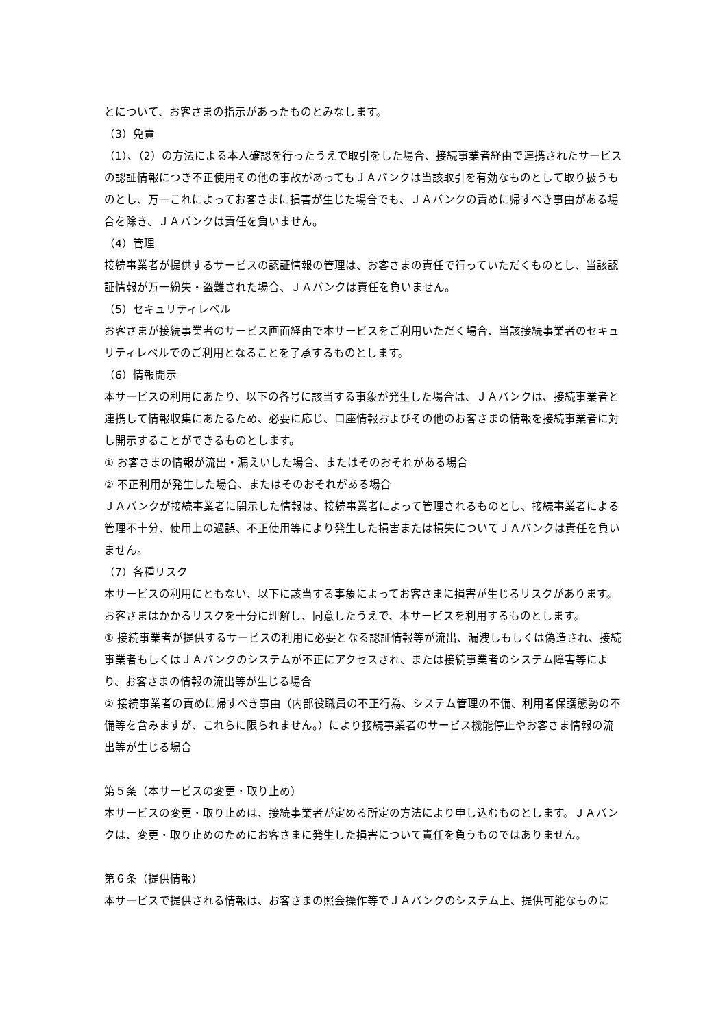とについて、お客さまの指示があったものとみなします。
（3）免責
（1）、（2）の方法による本人確認を行ったうえで取引をした場合、接続事業者経由で連携されたサービスの認証情報につき不正使用その他の事故があってもＪＡバンクは当該取引を有効なものとして取り扱うものとし、万一これによってお客さまに損害が生じた場合でも、ＪＡバンクの責めに帰すべき事由がある場合を除き、ＪＡバンクは責任を負いません。
（4）管理
接続事業者が提供するサービスの認証情報の管理は、お客さまの責任で行っていただくものとし、当該認証情報が万一紛失・盗難された場合、ＪＡバンクは責任を負いません。
（5）セキュリティレベル
お客さまが接続事業者のサービス画面経由で本サービスをご利用いただく場合、当該接続事業者のセキュリティレベルでのご利用となることを了承するものとします。
（6）情報開示
本サービスの利用にあたり、以下の各号に該当する事象が発生した場合は、ＪＡバンクは、接続事業者と連携して情報収集にあたるため、必要に応じ、口座情報およびその他のお客さまの情報を接続事業者に対し開示することができるものとします。
① お客さまの情報が流出・漏えいした場合、またはそのおそれがある場合
② 不正利用が発生した場合、またはそのおそれがある場合
ＪＡバンクが接続事業者に開示した情報は、接続事業者によって管理されるものとし、接続事業者による管理不十分、使用上の過誤、不正使用等により発生した損害または損失についてＪＡバンクは責任を負いません。
（7）各種リスク
本サービスの利用にともない、以下に該当する事象によってお客さまに損害が生じるリスクがあります。お客さまはかかるリスクを十分に理解し、同意したうえで、本サービスを利用するものとします。
① 接続事業者が提供するサービスの利用に必要となる認証情報等が流出、漏洩しもしくは偽造され、接続事業者もしくはＪＡバンクのシステムが不正にアクセスされ、または接続事業者のシステム障害等により、お客さまの情報の流出等が生じる場合
② 接続事業者の責めに帰すべき事由（内部役職員の不正行為、システム管理の不備、利用者保護態勢の不備等を含みますが、これらに限られません。）により接続事業者のサービス機能停止やお客さま情報の流出等が生じる場合
第５条（本サービスの変更・取り止め）
本サービスの変更・取り止めは、接続事業者が定める所定の方法により申し込むものとします。ＪＡバンクは、変更・取り止めのためにお客さまに発生した損害について責任を負うものではありません。
第６条（提供情報）
本サービスで提供される情報は、お客さまの照会操作等でＪＡバンクのシステム上、提供可能なものに